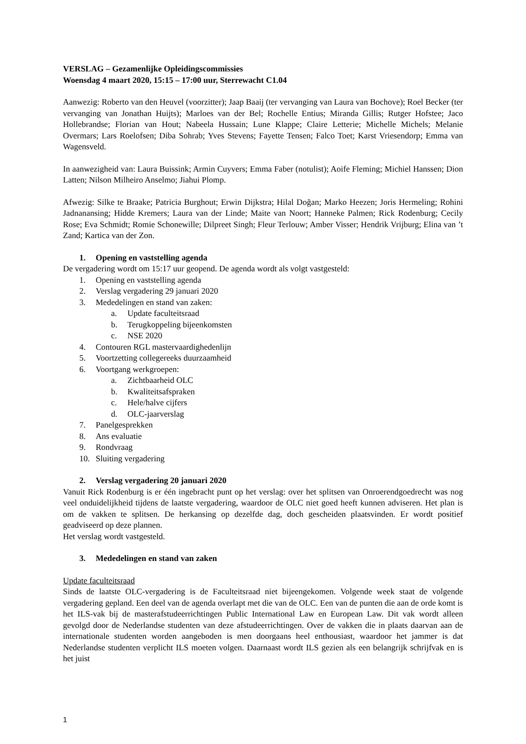VERSLAG – Gezamenlijke Opleidingscommissies
Woensdag 4 maart 2020, 15:15 – 17:00 uur, Sterrewacht C1.04
Aanwezig: Roberto van den Heuvel (voorzitter); Jaap Baaij (ter vervanging van Laura van Bochove); Roel Becker (ter vervanging van Jonathan Huijts); Marloes van der Bel; Rochelle Entius; Miranda Gillis; Rutger Hofstee; Jaco Hollebrandse; Florian van Hout; Nabeela Hussain; Lune Klappe; Claire Letterie; Michelle Michels; Melanie Overmars; Lars Roelofsen; Diba Sohrab; Yves Stevens; Fayette Tensen; Falco Toet; Karst Vriesendorp; Emma van Wagensveld.
In aanwezigheid van: Laura Buissink; Armin Cuyvers; Emma Faber (notulist); Aoife Fleming; Michiel Hanssen; Dion Latten; Nilson Milheiro Anselmo; Jiahui Plomp.
Afwezig: Silke te Braake; Patricia Burghout; Erwin Dijkstra; Hilal Doğan; Marko Heezen; Joris Hermeling; Rohini Jadnanansing; Hidde Kremers; Laura van der Linde; Maite van Noort; Hanneke Palmen; Rick Rodenburg; Cecily Rose; Eva Schmidt; Romie Schonewille; Dilpreet Singh; Fleur Terlouw; Amber Visser; Hendrik Vrijburg; Elina van ’t Zand; Kartica van der Zon.
1. Opening en vaststelling agenda
De vergadering wordt om 15:17 uur geopend. De agenda wordt als volgt vastgesteld:
1. Opening en vaststelling agenda
2. Verslag vergadering 29 januari 2020
3. Mededelingen en stand van zaken:
a. Update faculteitsraad
b. Terugkoppeling bijeenkomsten
c. NSE 2020
4. Contouren RGL mastervaardighedenlijn
5. Voortzetting collegereeks duurzaamheid
6. Voortgang werkgroepen:
a. Zichtbaarheid OLC
b. Kwaliteitsafspraken
c. Hele/halve cijfers
d. OLC-jaarverslag
7. Panelgesprekken
8. Ans evaluatie
9. Rondvraag
10. Sluiting vergadering
2. Verslag vergadering 20 januari 2020
Vanuit Rick Rodenburg is er één ingebracht punt op het verslag: over het splitsen van Onroerendgoedrecht was nog veel onduidelijkheid tijdens de laatste vergadering, waardoor de OLC niet goed heeft kunnen adviseren. Het plan is om de vakken te splitsen. De herkansing op dezelfde dag, doch gescheiden plaatsvinden. Er wordt positief geadviseerd op deze plannen.
Het verslag wordt vastgesteld.
3. Mededelingen en stand van zaken
Update faculteitsraad
Sinds de laatste OLC-vergadering is de Faculteitsraad niet bijeengekomen. Volgende week staat de volgende vergadering gepland. Een deel van de agenda overlapt met die van de OLC. Een van de punten die aan de orde komt is het ILS-vak bij de masterafstudeerrichtingen Public International Law en European Law. Dit vak wordt alleen gevolgd door de Nederlandse studenten van deze afstudeerrichtingen. Over de vakken die in plaats daarvan aan de internationale studenten worden aangeboden is men doorgaans heel enthousiast, waardoor het jammer is dat Nederlandse studenten verplicht ILS moeten volgen. Daarnaast wordt ILS gezien als een belangrijk schrijfvak en is het juist
1